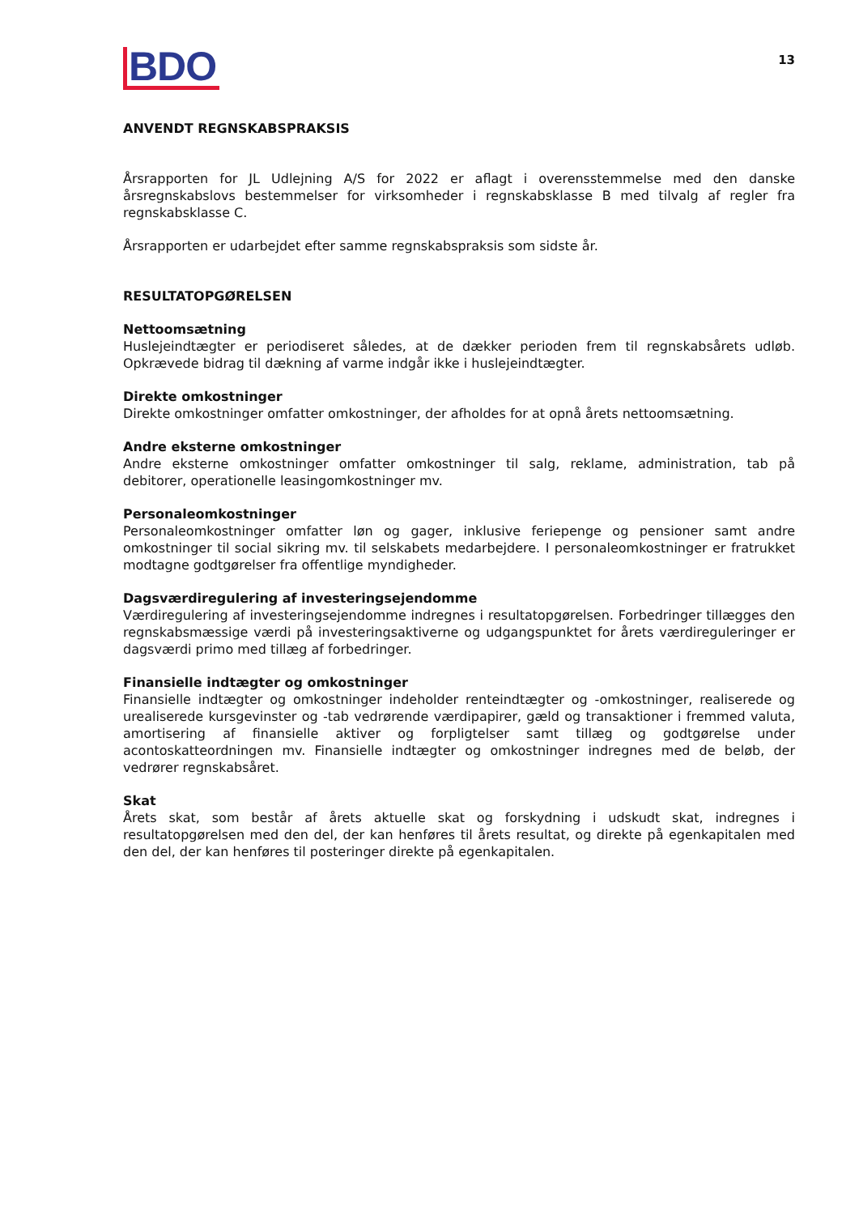BDO
13
ANVENDT REGNSKABSPRAKSIS
Årsrapporten for JL Udlejning A/S for 2022 er aflagt i overensstemmelse med den danske årsregnskabslovs bestemmelser for virksomheder i regnskabsklasse B med tilvalg af regler fra regnskabsklasse C.
Årsrapporten er udarbejdet efter samme regnskabspraksis som sidste år.
RESULTATOPGØRELSEN
Nettoomsætning
Huslejeindtægter er periodiseret således, at de dækker perioden frem til regnskabsårets udløb. Opkrævede bidrag til dækning af varme indgår ikke i huslejeindtægter.
Direkte omkostninger
Direkte omkostninger omfatter omkostninger, der afholdes for at opnå årets nettoomsætning.
Andre eksterne omkostninger
Andre eksterne omkostninger omfatter omkostninger til salg, reklame, administration, tab på debitorer, operationelle leasingomkostninger mv.
Personaleomkostninger
Personaleomkostninger omfatter løn og gager, inklusive feriepenge og pensioner samt andre omkostninger til social sikring mv. til selskabets medarbejdere. I personaleomkostninger er fratrukket modtagne godtgørelser fra offentlige myndigheder.
Dagsværdiregulering af investeringsejendomme
Værdiregulering af investeringsejendomme indregnes i resultatopgørelsen. Forbedringer tillægges den regnskabsmæssige værdi på investeringsaktiverne og udgangspunktet for årets værdireguleringer er dagsværdi primo med tillæg af forbedringer.
Finansielle indtægter og omkostninger
Finansielle indtægter og omkostninger indeholder renteindtægter og -omkostninger, realiserede og urealiserede kursgevinster og -tab vedrørende værdipapirer, gæld og transaktioner i fremmed valuta, amortisering af finansielle aktiver og forpligtelser samt tillæg og godtgørelse under acontoskatteordningen mv. Finansielle indtægter og omkostninger indregnes med de beløb, der vedrører regnskabsåret.
Skat
Årets skat, som består af årets aktuelle skat og forskydning i udskudt skat, indregnes i resultatopgørelsen med den del, der kan henføres til årets resultat, og direkte på egenkapitalen med den del, der kan henføres til posteringer direkte på egenkapitalen.